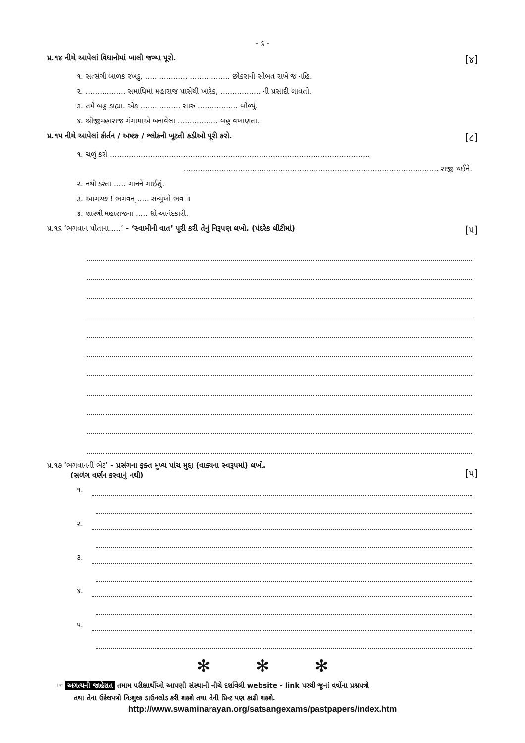- ૬ -
પ્ર.૧૪ નીચે આપેલાં વિધાનોમાં ખાલી જગ્યા પૂરો. [૪]
૧. સત્સંગી બાળક રખડુ, ................., ................. છોકરાની સોબત રાખે જ નહિ.
૨. ................. સમાધિમાં મહારાજ પાસેથી ખારેક, ................. ની પ્રસાદી લાવતો.
૩. તમે બહુ ડાહ્યા. એક ................. સારુ ................. બોળ્યું.
૪. શ્રીજીમહારાજ ગંગામાએ બનાવેલા ................. બહુ વખાણતા.
પ્ર.૧૫ નીચે આપેલાં કીર્તન / અષ્ટક / શ્લોકની ખૂટતી કડીઓ પૂરી કરો. [૮]
૧. ચળું કરો ..............................................................................................................
............................................................................................................ રાજી થઈને.
૨. નથી ડરતા ..... ગાનને ગાઈશું.
૩. આગચ્છ ! ભગવન્ ..... સન્મુખો ભવ ॥
૪. શાસ્ત્રી મહારાજના ..... દ્યો આનંદકારી.
પ્ર.૧૬ ‘ભગવાન પોતાના.....’ - ‘સ્વામીની વાત’ પૂરી કરી તેનું નિરૂપણ લખો. (પંદરેક લીટીમાં) [૫]
પ્ર.૧૭ ‘ભગવાનની ભેટ’ - પ્રસંગના ફક્ત મુખ્ય પાંચ મુદ્દા (વાક્યના સ્વરૂપમાં) લખો.
(સળંગ વર્ણન કરવાનું નથી) [૫]
૧.
૨.
૩.
૪.
૫.
✻ ✻ ✻
☞ અગત્યની જાહેરાત તમામ પરીક્ષાર્થીઓ આપણી સંસ્થાની નીચે દર્શાવેલી website - link પરથી જૂનાં વર્ષોના પ્રશ્નપત્રો
તથા તેના ઉકેલપત્રો નિઃશુલ્ક ડાઉનલોડ કરી શકશે તથા તેની પ્રિન્ટ પણ કાઢી શકશે.
http://www.swaminarayan.org/satsangexams/pastpapers/index.htm